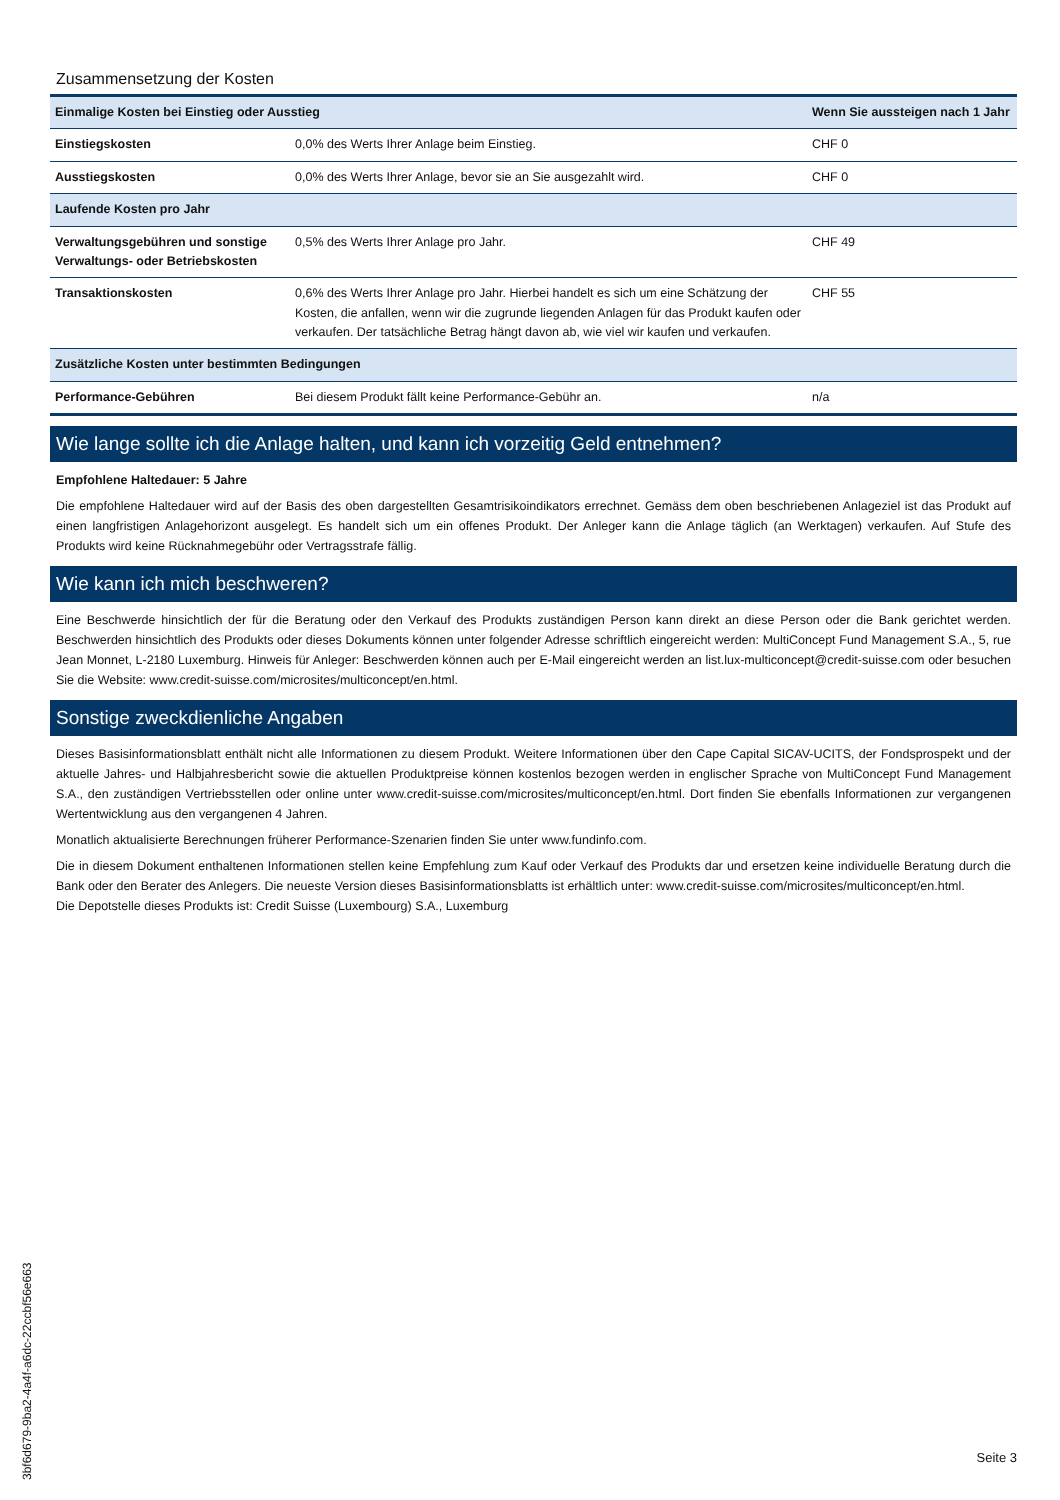Zusammensetzung der Kosten
| Einmalige Kosten bei Einstieg oder Ausstieg | | Wenn Sie aussteigen nach 1 Jahr |
| --- | --- | --- |
| Einstiegskosten | 0,0% des Werts Ihrer Anlage beim Einstieg. | CHF 0 |
| Ausstiegskosten | 0,0% des Werts Ihrer Anlage, bevor sie an Sie ausgezahlt wird. | CHF 0 |
| Laufende Kosten pro Jahr | | |
| Verwaltungsgebühren und sonstige Verwaltungs- oder Betriebskosten | 0,5% des Werts Ihrer Anlage pro Jahr. | CHF 49 |
| Transaktionskosten | 0,6% des Werts Ihrer Anlage pro Jahr. Hierbei handelt es sich um eine Schätzung der Kosten, die anfallen, wenn wir die zugrunde liegenden Anlagen für das Produkt kaufen oder verkaufen. Der tatsächliche Betrag hängt davon ab, wie viel wir kaufen und verkaufen. | CHF 55 |
| Zusätzliche Kosten unter bestimmten Bedingungen | | |
| Performance-Gebühren | Bei diesem Produkt fällt keine Performance-Gebühr an. | n/a |
Wie lange sollte ich die Anlage halten, und kann ich vorzeitig Geld entnehmen?
Empfohlene Haltedauer: 5 Jahre
Die empfohlene Haltedauer wird auf der Basis des oben dargestellten Gesamtrisikoindikators errechnet. Gemäss dem oben beschriebenen Anlageziel ist das Produkt auf einen langfristigen Anlagehorizont ausgelegt. Es handelt sich um ein offenes Produkt. Der Anleger kann die Anlage täglich (an Werktagen) verkaufen. Auf Stufe des Produkts wird keine Rücknahmegebühr oder Vertragsstrafe fällig.
Wie kann ich mich beschweren?
Eine Beschwerde hinsichtlich der für die Beratung oder den Verkauf des Produkts zuständigen Person kann direkt an diese Person oder die Bank gerichtet werden. Beschwerden hinsichtlich des Produkts oder dieses Dokuments können unter folgender Adresse schriftlich eingereicht werden: MultiConcept Fund Management S.A., 5, rue Jean Monnet, L-2180 Luxemburg. Hinweis für Anleger: Beschwerden können auch per E-Mail eingereicht werden an list.lux-multiconcept@credit-suisse.com oder besuchen Sie die Website: www.credit-suisse.com/microsites/multiconcept/en.html.
Sonstige zweckdienliche Angaben
Dieses Basisinformationsblatt enthält nicht alle Informationen zu diesem Produkt. Weitere Informationen über den Cape Capital SICAV-UCITS, der Fondsprospekt und der aktuelle Jahres- und Halbjahresbericht sowie die aktuellen Produktpreise können kostenlos bezogen werden in englischer Sprache von MultiConcept Fund Management S.A., den zuständigen Vertriebsstellen oder online unter www.credit-suisse.com/microsites/multiconcept/en.html. Dort finden Sie ebenfalls Informationen zur vergangenen Wertentwicklung aus den vergangenen 4 Jahren.
Monatlich aktualisierte Berechnungen früherer Performance-Szenarien finden Sie unter www.fundinfo.com.
Die in diesem Dokument enthaltenen Informationen stellen keine Empfehlung zum Kauf oder Verkauf des Produkts dar und ersetzen keine individuelle Beratung durch die Bank oder den Berater des Anlegers. Die neueste Version dieses Basisinformationsblatts ist erhältlich unter: www.credit-suisse.com/microsites/multiconcept/en.html.
Die Depotstelle dieses Produkts ist: Credit Suisse (Luxembourg) S.A., Luxemburg
3bf6d679-9ba2-4a4f-a6dc-22ccbf56e663
Seite 3